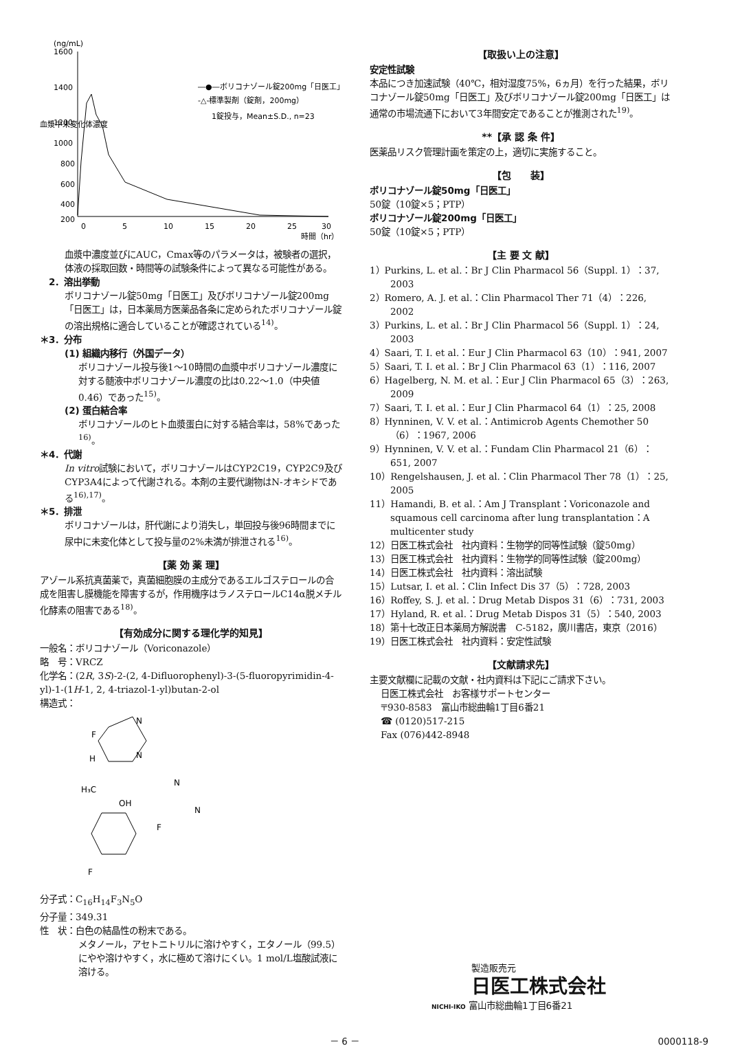(ng/mL)
1600
1400
1200
1000
800
600
400
200
0
5
10
15
20
25
30
時間（hr）
血漿中未変化体濃度
―●―ボリコナゾール錠200mg「日医工」
-△-標準製剤（錠剤，200mg）
1錠投与，Mean±S.D., n=23
血漿中濃度並びにAUC，Cmax等のパラメータは，被験者の選択，体液の採取回数・時間等の試験条件によって異なる可能性がある。
　2．溶出挙動
ボリコナゾール錠50mg「日医工」及びボリコナゾール錠200mg「日医工」は，日本薬局方医薬品各条に定められたボリコナゾール錠の溶出規格に適合していることが確認されている<sup>14)</sup>。
＊3．分布
(1) 組織内移行（外国データ）
ボリコナゾール投与後1〜10時間の血漿中ボリコナゾール濃度に対する髄液中ボリコナゾール濃度の比は0.22〜1.0（中央値0.46）であった<sup>15)</sup>。
(2) 蛋白結合率
ボリコナゾールのヒト血漿蛋白に対する結合率は，58%であった<sup>16)</sup>。
＊4．代謝
In vitro試験において，ボリコナゾールはCYP2C19，CYP2C9及びCYP3A4によって代謝される。本剤の主要代謝物はN-オキシドである<sup>16),17)</sup>。
＊5．排泄
ボリコナゾールは，肝代謝により消失し，単回投与後96時間までに尿中に未変化体として投与量の2%未満が排泄される<sup>16)</sup>。
【薬 効 薬 理】
アゾール系抗真菌薬で，真菌細胞膜の主成分であるエルゴステロールの合成を阻害し膜機能を障害するが，作用機序はラノステロールC14α脱メチル化酵素の阻害である<sup>18)</sup>。
【有効成分に関する理化学的知見】
一般名：ボリコナゾール（Voriconazole）
略　号：VRCZ
化学名：(2R, 3S)-2-(2, 4-Difluorophenyl)-3-(5-fluoropyrimidin-4-yl)-1-(1H-1, 2, 4-triazol-1-yl)butan-2-ol
構造式：
N
F
N
H
H₃C
N
OH
F
F
N
分子式：C<sub>16</sub>H<sub>14</sub>F<sub>3</sub>N<sub>5</sub>O
分子量：349.31
性　状：白色の結晶性の粉末である。
メタノール，アセトニトリルに溶けやすく，エタノール（99.5）にやや溶けやすく，水に極めて溶けにくい。1 mol/L塩酸試液に溶ける。
【取扱い上の注意】
安定性試験
本品につき加速試験（40℃，相対湿度75%，6ヵ月）を行った結果，ボリコナゾール錠50mg「日医工」及びボリコナゾール錠200mg「日医工」は通常の市場流通下において3年間安定であることが推測された<sup>19)</sup>。
**【承 認 条 件】
医薬品リスク管理計画を策定の上，適切に実施すること。
【包　　装】
ボリコナゾール錠50mg「日医工」
50錠（10錠×5；PTP）
ボリコナゾール錠200mg「日医工」
50錠（10錠×5；PTP）
【主 要 文 献】
1）Purkins, L. et al.：Br J Clin Pharmacol 56（Suppl. 1）：37, 2003
2）Romero, A. J. et al.：Clin Pharmacol Ther 71（4）：226, 2002
3）Purkins, L. et al.：Br J Clin Pharmacol 56（Suppl. 1）：24, 2003
4）Saari, T. I. et al.：Eur J Clin Pharmacol 63（10）：941, 2007
5）Saari, T. I. et al.：Br J Clin Pharmacol 63（1）：116, 2007
6）Hagelberg, N. M. et al.：Eur J Clin Pharmacol 65（3）：263, 2009
7）Saari, T. I. et al.：Eur J Clin Pharmacol 64（1）：25, 2008
8）Hynninen, V. V. et al.：Antimicrob Agents Chemother 50（6）：1967, 2006
9）Hynninen, V. V. et al.：Fundam Clin Pharmacol 21（6）：651, 2007
10）Rengelshausen, J. et al.：Clin Pharmacol Ther 78（1）：25, 2005
11）Hamandi, B. et al.：Am J Transplant：Voriconazole and squamous cell carcinoma after lung transplantation：A multicenter study
12）日医工株式会社　社内資料：生物学的同等性試験（錠50mg）
13）日医工株式会社　社内資料：生物学的同等性試験（錠200mg）
14）日医工株式会社　社内資料：溶出試験
15）Lutsar, I. et al.：Clin Infect Dis 37（5）：728, 2003
16）Roffey, S. J. et al.：Drug Metab Dispos 31（6）：731, 2003
17）Hyland, R. et al.：Drug Metab Dispos 31（5）：540, 2003
18）第十七改正日本薬局方解説書　C-5182，廣川書店，東京（2016）
19）日医工株式会社　社内資料：安定性試験
【文献請求先】
主要文献欄に記載の文献・社内資料は下記にご請求下さい。
日医工株式会社　お客様サポートセンター
〒930-8583　富山市総曲輪1丁目6番21
☎ (0120)517-215
Fax (076)442-8948
製造販売元
日医工株式会社
NICHI-IKO 富山市総曲輪1丁目6番21
－ 6 － 0000118-9